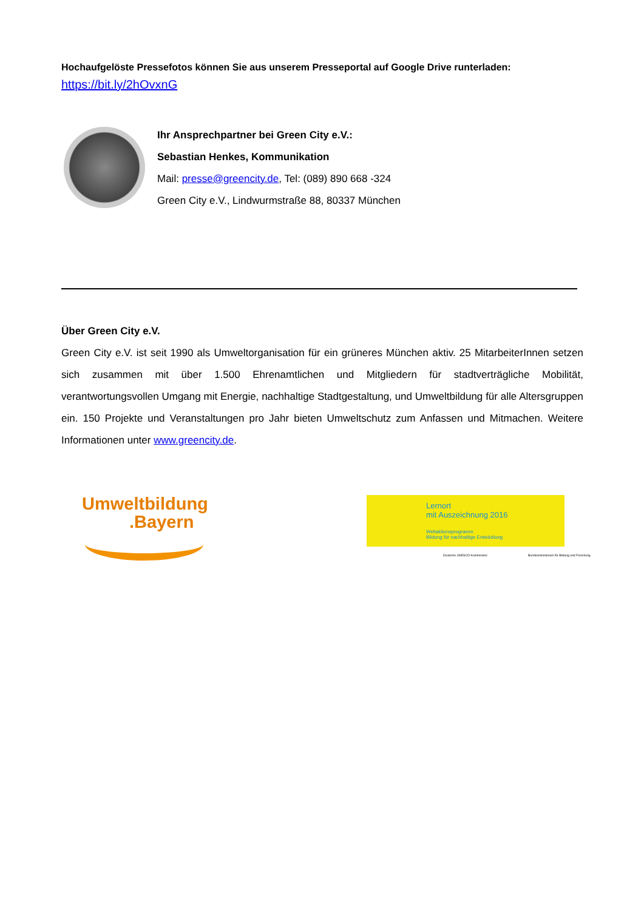Hochaufgelöste Pressefotos können Sie aus unserem Presseportal auf Google Drive runterladen:
https://bit.ly/2hOvxnG
Ihr Ansprechpartner bei Green City e.V.:
Sebastian Henkes, Kommunikation
Mail: presse@greencity.de, Tel: (089) 890 668 -324
Green City e.V., Lindwurmstraße 88, 80337 München
Über Green City e.V.
Green City e.V. ist seit 1990 als Umweltorganisation für ein grüneres München aktiv. 25 MitarbeiterInnen setzen sich zusammen mit über 1.500 Ehrenamtlichen und Mitgliedern für stadtverträgliche Mobilität, verantwortungsvollen Umgang mit Energie, nachhaltige Stadtgestaltung, und Umweltbildung für alle Altersgruppen ein. 150 Projekte und Veranstaltungen pro Jahr bieten Umweltschutz zum Anfassen und Mitmachen. Weitere Informationen unter www.greencity.de.
Umweltbildung
.Bayern
Lernort
mit Auszeichnung 2016
Weltaktionsprogramm
Bildung für nachhaltige Entwicklung
Deutsche UNESCO-Kommission
Bundesministerium für Bildung und Forschung